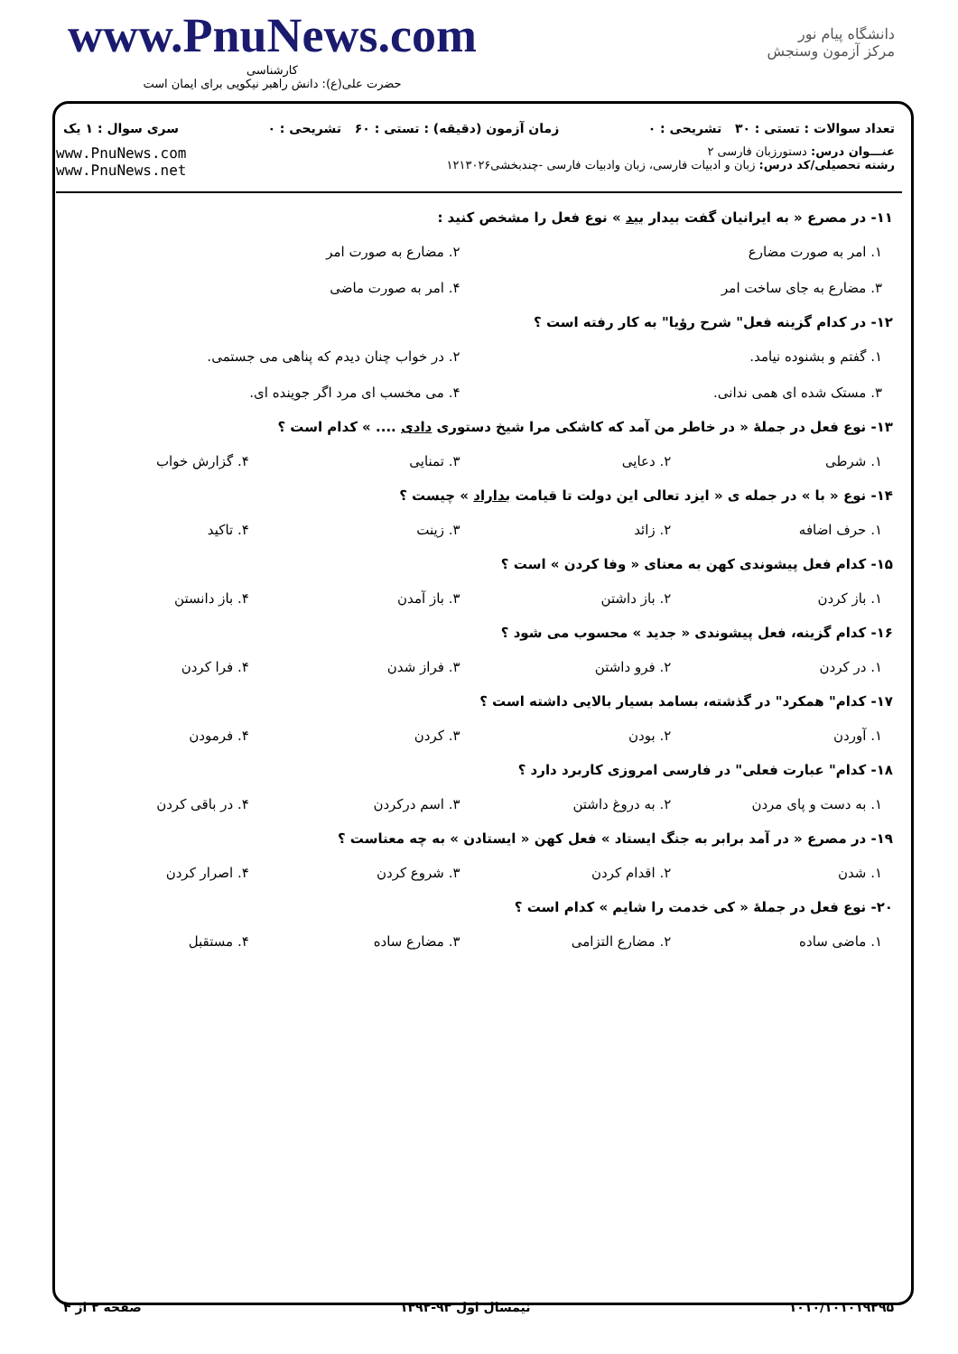www.PnuNews.com
کارشناسی
حضرت علی(ع): دانش راهبر نیکویی برای ایمان است
دانشگاه پیام نور
مرکز آزمون وسنجش
تعداد سوالات : تستی : ۳۰ تشریحی : ۰ زمان آزمون (دقیقه) : تستی : ۶۰ تشریحی : ۰ سری سوال : ۱ یک
عنـــوان درس: دستورزبان فارسی ۲
رشته تحصیلی/کد درس: زبان و ادبیات فارسی، زبان وادبیات فارسی -چندبخشی۱۲۱۳۰۲۶
www.PnuNews.com
www.PnuNews.net
۱۱- در مصرع « به ایرانیان گفت بیدار بید » نوع فعل را مشخص کنید :
| ۱. امر به صورت مضارع | ۲. مضارع به صورت امر |
| ۳. مضارع به جای ساخت امر | ۴. امر به صورت ماضی |
۱۲- در کدام گزینه فعل" شرح رؤیا" به کار رفته است ؟
| ۱. گفتم و بشنوده نیامد. | ۲. در خواب چنان دیدم که پناهی می جستمی. |
| ۳. مستک شده ای همی ندانی. | ۴. می مخسب ای مرد اگر جوینده ای. |
۱۳- نوع فعل در جملهٔ « در خاطر من آمد که کاشکی مرا شیخ دستوری دادی .... » کدام است ؟
| ۱. شرطی | ۲. دعایی | ۳. تمنایی | ۴. گزارش خواب |
۱۴- نوع « با » در جمله ی « ایزد تعالی این دولت تا قیامت بداراد » چیست ؟
| ۱. حرف اضافه | ۲. زائد | ۳. زینت | ۴. تاکید |
۱۵- کدام فعل پیشوندی کهن به معنای « وفا کردن » است ؟
| ۱. باز کردن | ۲. باز داشتن | ۳. باز آمدن | ۴. باز دانستن |
۱۶- کدام گزینه، فعل پیشوندی « جدید » محسوب می شود ؟
| ۱. در کردن | ۲. فرو داشتن | ۳. فراز شدن | ۴. فرا کردن |
۱۷- کدام" همکرد" در گذشته، بسامد بسیار بالایی داشته است ؟
| ۱. آوردن | ۲. بودن | ۳. کردن | ۴. فرمودن |
۱۸- کدام" عبارت فعلی" در فارسی امروزی کاربرد دارد ؟
| ۱. به دست و پای مردن | ۲. به دروغ داشتن | ۳. اسم درکردن | ۴. در باقی کردن |
۱۹- در مصرع « در آمد برابر به جنگ ایستاد » فعل کهن « ایستادن » به چه معناست ؟
| ۱. شدن | ۲. اقدام کردن | ۳. شروع کردن | ۴. اصرار کردن |
۲۰- نوع فعل در جملهٔ « کی خدمت را شایم » کدام است ؟
| ۱. ماضی ساده | ۲. مضارع التزامی | ۳. مضارع ساده | ۴. مستقبل |
۱۰۱۰/۱۰۱۰۱۹۲۹۵ نیمسال اول ۹۳-۱۳۹۲ صفحه ۲ از ۴